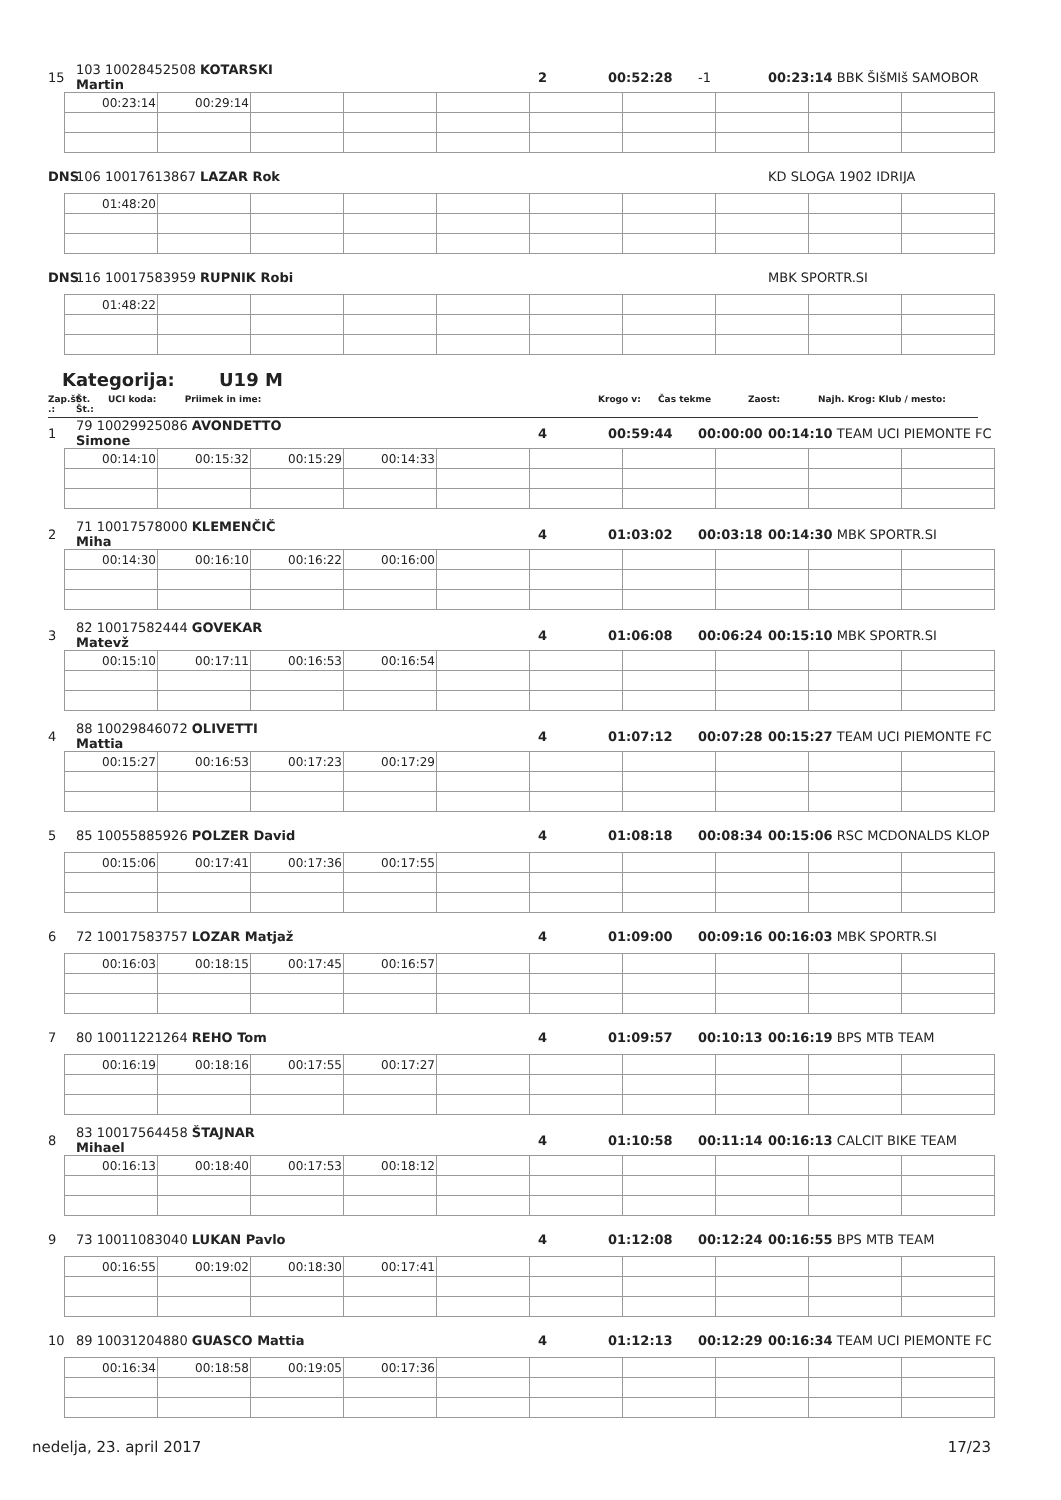15 103 10028452508 KOTARSKI Martin 2 00:52:28 -1 00:23:14 BBK ŠIšMIš SAMOBOR
| 00:23:14 | 00:29:14 | | | | | | | | |
DNS 106 10017613867 LAZAR Rok KD SLOGA 1902 IDRIJA
| 01:48:20 | | | | | | | | | |
DNS 116 10017583959 RUPNIK Robi MBK SPORTR.SI
| 01:48:22 | | | | | | | | | |
Kategorija: U19 M
Zap.št .: Št. Št.: UCI koda: Priimek in ime: Krogo v: Čas tekme Zaost: Najh. Krog: Klub / mesto:
1 79 10029925086 AVONDETTO Simone 4 00:59:44 00:00:00 00:14:10 TEAM UCI PIEMONTE FC
| 00:14:10 | 00:15:32 | 00:15:29 | 00:14:33 | | | | | | |
2 71 10017578000 KLEMENČIČ Miha 4 01:03:02 00:03:18 00:14:30 MBK SPORTR.SI
| 00:14:30 | 00:16:10 | 00:16:22 | 00:16:00 | | | | | | |
3 82 10017582444 GOVEKAR Matevž 4 01:06:08 00:06:24 00:15:10 MBK SPORTR.SI
| 00:15:10 | 00:17:11 | 00:16:53 | 00:16:54 | | | | | | |
4 88 10029846072 OLIVETTI Mattia 4 01:07:12 00:07:28 00:15:27 TEAM UCI PIEMONTE FC
| 00:15:27 | 00:16:53 | 00:17:23 | 00:17:29 | | | | | | |
5 85 10055885926 POLZER David 4 01:08:18 00:08:34 00:15:06 RSC MCDONALDS KLOP
| 00:15:06 | 00:17:41 | 00:17:36 | 00:17:55 | | | | | | |
6 72 10017583757 LOZAR Matjaž 4 01:09:00 00:09:16 00:16:03 MBK SPORTR.SI
| 00:16:03 | 00:18:15 | 00:17:45 | 00:16:57 | | | | | | |
7 80 10011221264 REHO Tom 4 01:09:57 00:10:13 00:16:19 BPS MTB TEAM
| 00:16:19 | 00:18:16 | 00:17:55 | 00:17:27 | | | | | | |
8 83 10017564458 ŠTAJNAR Mihael 4 01:10:58 00:11:14 00:16:13 CALCIT BIKE TEAM
| 00:16:13 | 00:18:40 | 00:17:53 | 00:18:12 | | | | | | |
9 73 10011083040 LUKAN Pavlo 4 01:12:08 00:12:24 00:16:55 BPS MTB TEAM
| 00:16:55 | 00:19:02 | 00:18:30 | 00:17:41 | | | | | | |
10 89 10031204880 GUASCO Mattia 4 01:12:13 00:12:29 00:16:34 TEAM UCI PIEMONTE FC
| 00:16:34 | 00:18:58 | 00:19:05 | 00:17:36 | | | | | | |
nedelja, 23. april 2017 17/23